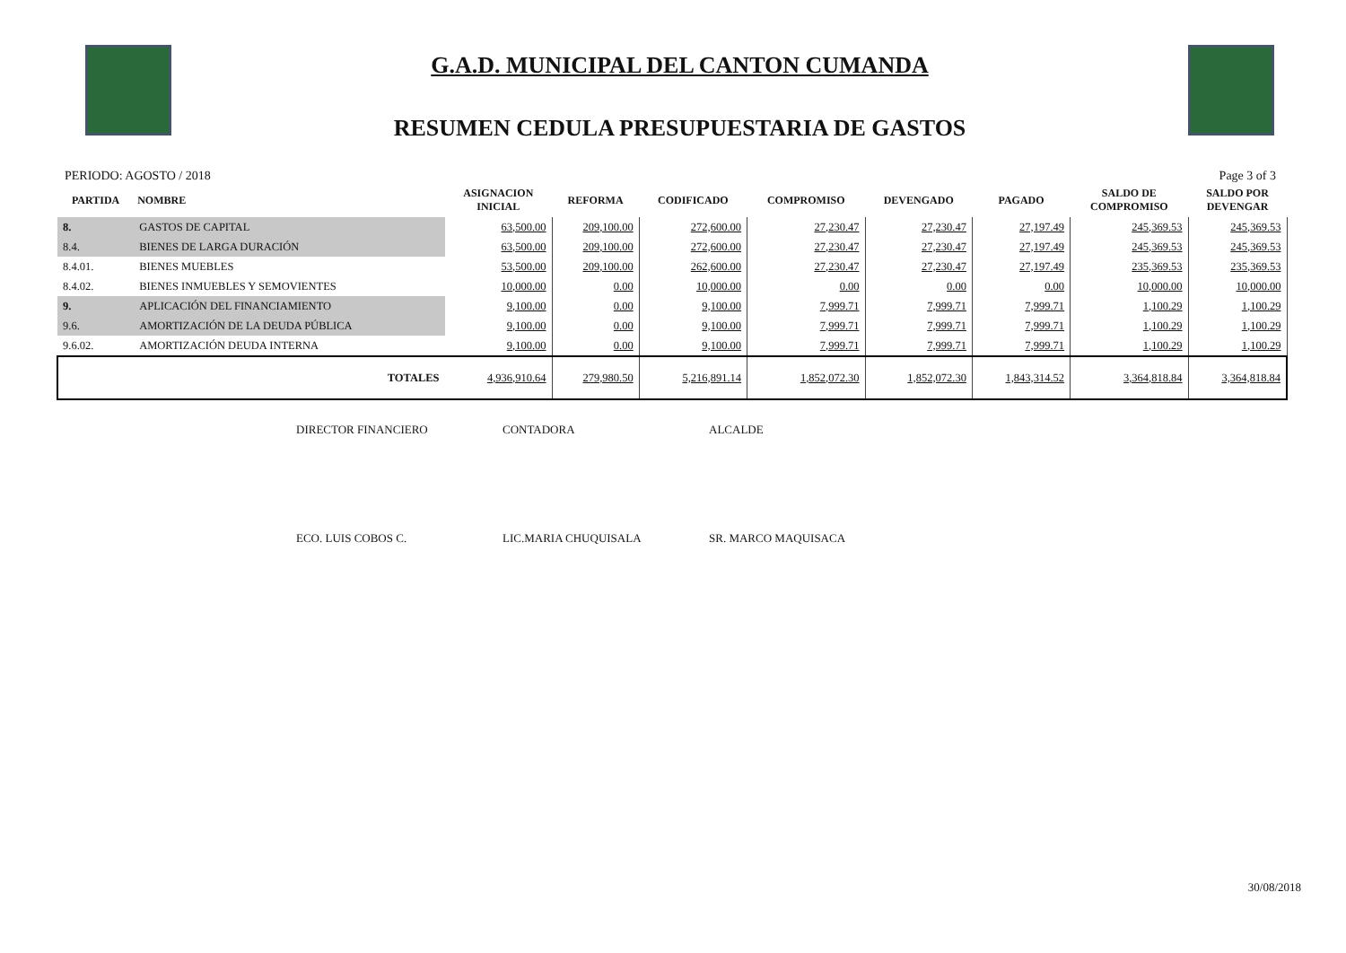G.A.D. MUNICIPAL DEL CANTON CUMANDA
RESUMEN CEDULA PRESUPUESTARIA DE GASTOS
PERIODO: AGOSTO / 2018 Page 3 of 3
| PARTIDA | NOMBRE | ASIGNACION INICIAL | REFORMA | CODIFICADO | COMPROMISO | DEVENGADO | PAGADO | SALDO DE COMPROMISO | SALDO POR DEVENGAR |
| --- | --- | --- | --- | --- | --- | --- | --- | --- | --- |
| 8. | GASTOS DE CAPITAL | 63,500.00 | 209,100.00 | 272,600.00 | 27,230.47 | 27,230.47 | 27,197.49 | 245,369.53 | 245,369.53 |
| 8.4. | BIENES DE LARGA DURACIÓN | 63,500.00 | 209,100.00 | 272,600.00 | 27,230.47 | 27,230.47 | 27,197.49 | 245,369.53 | 245,369.53 |
| 8.4.01. | BIENES MUEBLES | 53,500.00 | 209,100.00 | 262,600.00 | 27,230.47 | 27,230.47 | 27,197.49 | 235,369.53 | 235,369.53 |
| 8.4.02. | BIENES INMUEBLES Y SEMOVIENTES | 10,000.00 | 0.00 | 10,000.00 | 0.00 | 0.00 | 0.00 | 10,000.00 | 10,000.00 |
| 9. | APLICACIÓN DEL FINANCIAMIENTO | 9,100.00 | 0.00 | 9,100.00 | 7,999.71 | 7,999.71 | 7,999.71 | 1,100.29 | 1,100.29 |
| 9.6. | AMORTIZACIÓN DE LA DEUDA PÚBLICA | 9,100.00 | 0.00 | 9,100.00 | 7,999.71 | 7,999.71 | 7,999.71 | 1,100.29 | 1,100.29 |
| 9.6.02. | AMORTIZACIÓN DEUDA INTERNA | 9,100.00 | 0.00 | 9,100.00 | 7,999.71 | 7,999.71 | 7,999.71 | 1,100.29 | 1,100.29 |
| | TOTALES | 4,936,910.64 | 279,980.50 | 5,216,891.14 | 1,852,072.30 | 1,852,072.30 | 1,843,314.52 | 3,364,818.84 | 3,364,818.84 |
DIRECTOR FINANCIERO CONTADORA ALCALDE
ECO. LUIS COBOS C. LIC.MARIA CHUQUISALA SR. MARCO MAQUISACA
30/08/2018